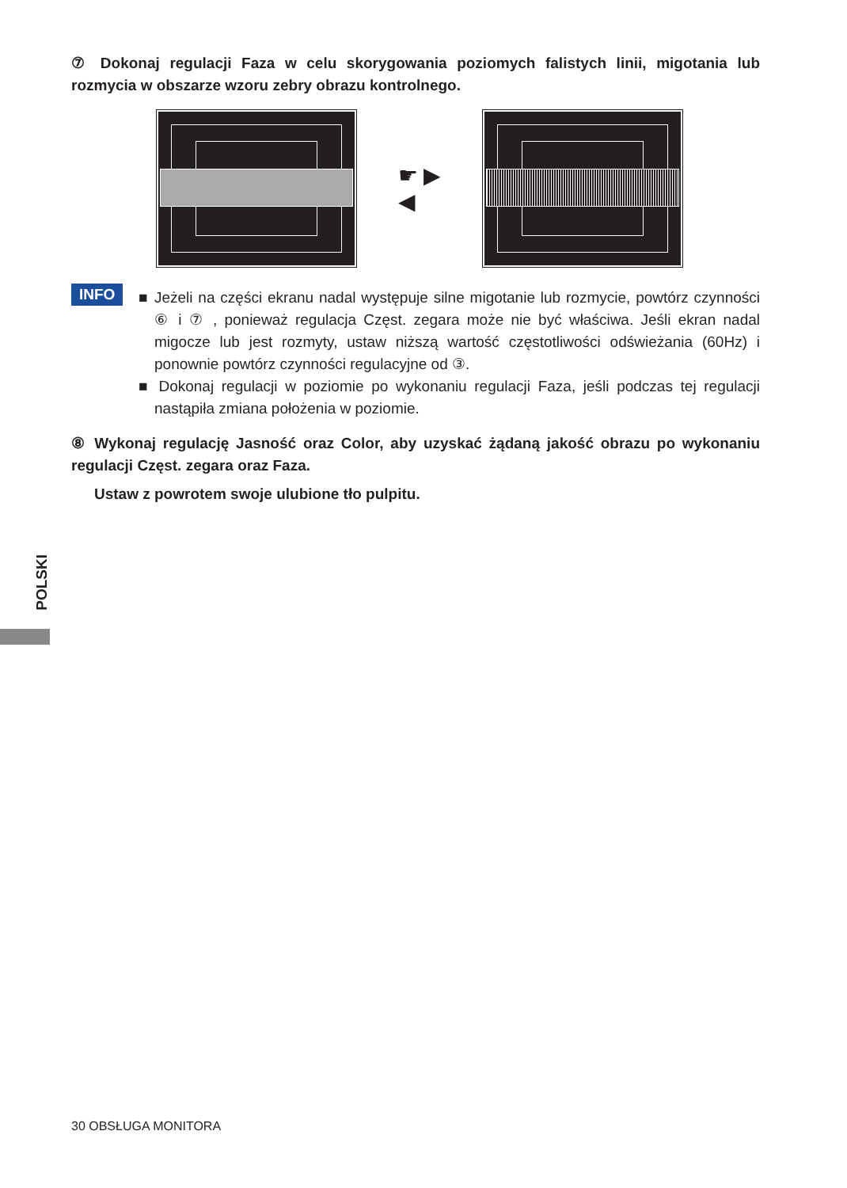⑦ Dokonaj regulacji Faza w celu skorygowania poziomych falistych linii, migotania lub rozmycia w obszarze wzoru zebry obrazu kontrolnego.
☛ ▶
◀
INFO
■ Jeżeli na części ekranu nadal występuje silne migotanie lub rozmycie, powtórz czynności ⑥ i ⑦ , ponieważ regulacja Częst. zegara może nie być właściwa. Jeśli ekran nadal migocze lub jest rozmyty, ustaw niższą wartość częstotliwości odświeżania (60Hz) i ponownie powtórz czynności regulacyjne od ③.
■ Dokonaj regulacji w poziomie po wykonaniu regulacji Faza, jeśli podczas tej regulacji nastąpiła zmiana położenia w poziomie.
⑧ Wykonaj regulację Jasność oraz Color, aby uzyskać żądaną jakość obrazu po wykonaniu regulacji Częst. zegara oraz Faza.
Ustaw z powrotem swoje ulubione tło pulpitu.
POLSKI
30 OBSŁUGA MONITORA